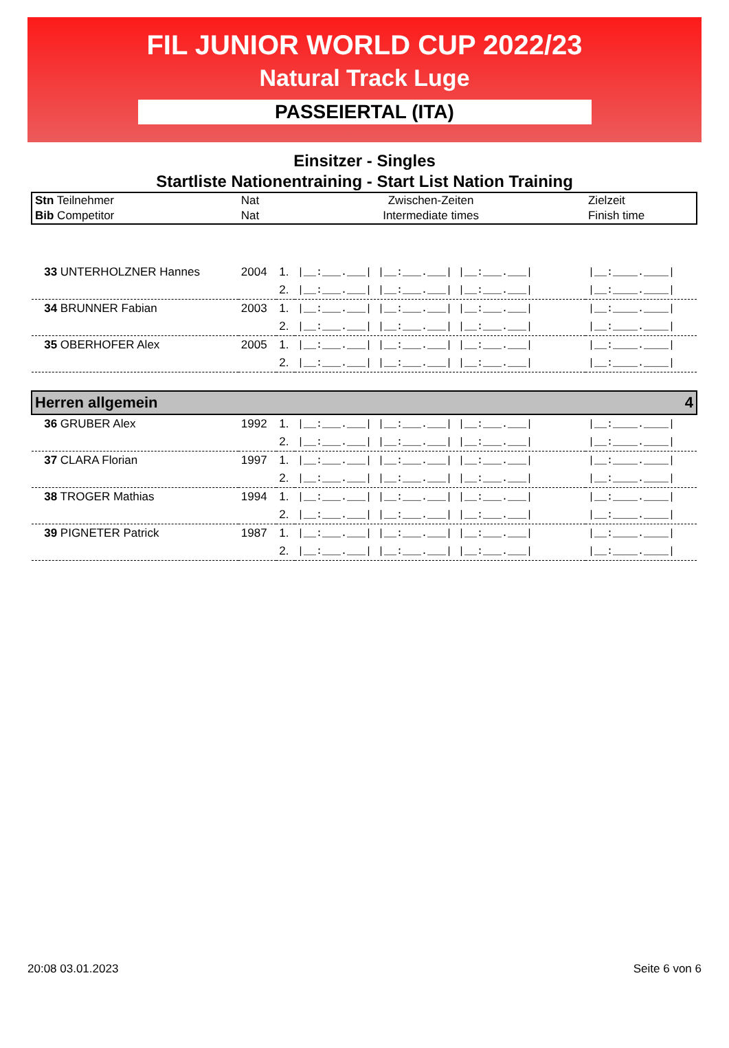FIL JUNIOR WORLD CUP 2022/23
Natural Track Luge
PASSEIERTAL (ITA)
Einsitzer - Singles
Startliste Nationentraining - Start List Nation Training
| Stn Teilnehmer | Nat | Zwischen-Zeiten | | Zielzeit |
| Bib Competitor | Nat | Intermediate times | | Finish time |
| 33 UNTERHOLZNER Hannes | 2004 | 1. | /__:___.___/ /__:___.___/ /__:___.___/ | /__:____.____/ |
| | | 2. | /__:___.___/ /__:___.___/ /__:___.___/ | /__:____.____/ |
| 34 BRUNNER Fabian | 2003 | 1. | /__:___.___/ /__:___.___/ /__:___.___/ | /__:____.____/ |
| | | 2. | /__:___.___/ /__:___.___/ /__:___.___/ | /__:____.____/ |
| 35 OBERHOFER Alex | 2005 | 1. | /__:___.___/ /__:___.___/ /__:___.___/ | /__:____.____/ |
| | | 2. | /__:___.___/ /__:___.___/ /__:___.___/ | /__:____.____/ |
| Herren allgemein | | | | 4 |
| 36 GRUBER Alex | 1992 | 1. | /__:___.___/ /__:___.___/ /__:___.___/ | /__:____.____/ |
| | | 2. | /__:___.___/ /__:___.___/ /__:___.___/ | /__:____.____/ |
| 37 CLARA Florian | 1997 | 1. | /__:___.___/ /__:___.___/ /__:___.___/ | /__:____.____/ |
| | | 2. | /__:___.___/ /__:___.___/ /__:___.___/ | /__:____.____/ |
| 38 TROGER Mathias | 1994 | 1. | /__:___.___/ /__:___.___/ /__:___.___/ | /__:____.____/ |
| | | 2. | /__:___.___/ /__:___.___/ /__:___.___/ | /__:____.____/ |
| 39 PIGNETER Patrick | 1987 | 1. | /__:___.___/ /__:___.___/ /__:___.___/ | /__:____.____/ |
| | | 2. | /__:___.___/ /__:___.___/ /__:___.___/ | /__:____.____/ |
20:08 03.01.2023 Seite 6 von 6